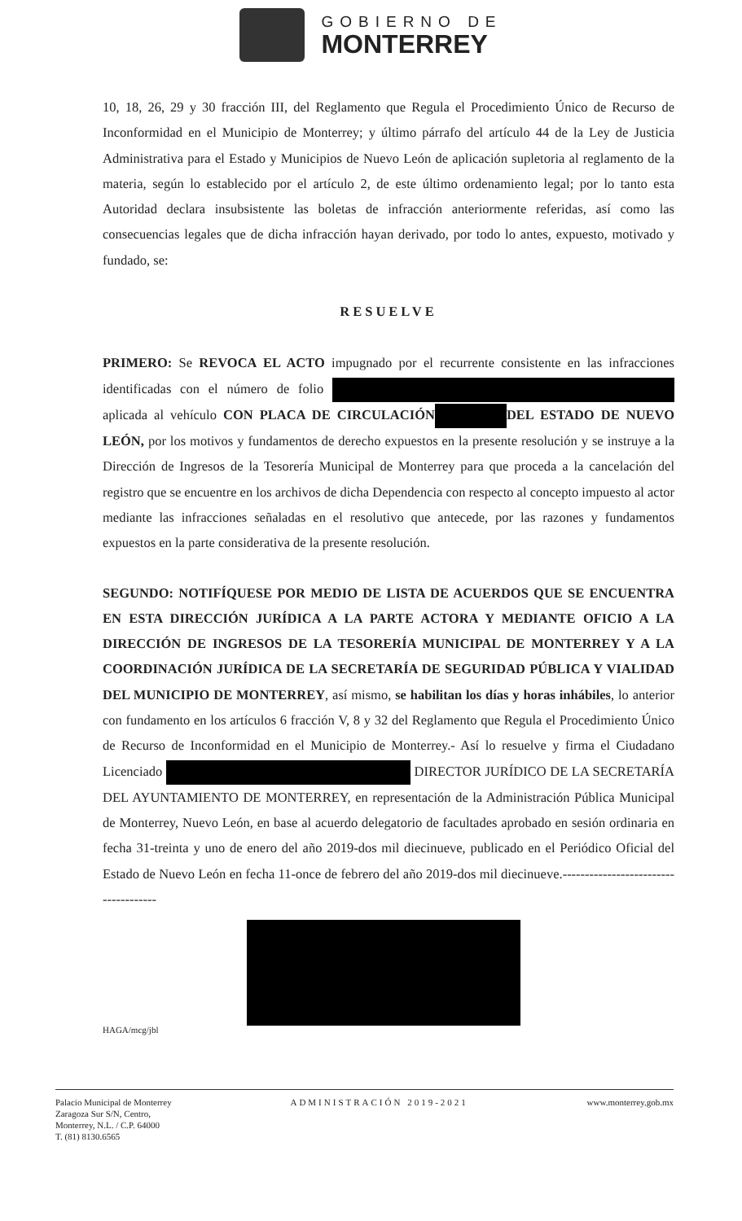GOBIERNO DE
MONTERREY
10, 18, 26, 29 y 30 fracción III, del Reglamento que Regula el Procedimiento Único de Recurso de Inconformidad en el Municipio de Monterrey; y último párrafo del artículo 44 de la Ley de Justicia Administrativa para el Estado y Municipios de Nuevo León de aplicación supletoria al reglamento de la materia, según lo establecido por el artículo 2, de este último ordenamiento legal; por lo tanto esta Autoridad declara insubsistente las boletas de infracción anteriormente referidas, así como las consecuencias legales que de dicha infracción hayan derivado, por todo lo antes, expuesto, motivado y fundado, se:
RESUELVE
PRIMERO: Se REVOCA EL ACTO impugnado por el recurrente consistente en las infracciones identificadas con el número de folio aplicada al vehículo CON PLACA DE CIRCULACIÓN DEL ESTADO DE NUEVO LEÓN, por los motivos y fundamentos de derecho expuestos en la presente resolución y se instruye a la Dirección de Ingresos de la Tesorería Municipal de Monterrey para que proceda a la cancelación del registro que se encuentre en los archivos de dicha Dependencia con respecto al concepto impuesto al actor mediante las infracciones señaladas en el resolutivo que antecede, por las razones y fundamentos expuestos en la parte considerativa de la presente resolución.
SEGUNDO: NOTIFÍQUESE POR MEDIO DE LISTA DE ACUERDOS QUE SE ENCUENTRA EN ESTA DIRECCIÓN JURÍDICA A LA PARTE ACTORA Y MEDIANTE OFICIO A LA DIRECCIÓN DE INGRESOS DE LA TESORERÍA MUNICIPAL DE MONTERREY Y A LA COORDINACIÓN JURÍDICA DE LA SECRETARÍA DE SEGURIDAD PÚBLICA Y VIALIDAD DEL MUNICIPIO DE MONTERREY, así mismo, se habilitan los días y horas inhábiles, lo anterior con fundamento en los artículos 6 fracción V, 8 y 32 del Reglamento que Regula el Procedimiento Único de Recurso de Inconformidad en el Municipio de Monterrey.- Así lo resuelve y firma el Ciudadano Licenciado DIRECTOR JURÍDICO DE LA SECRETARÍA DEL AYUNTAMIENTO DE MONTERREY, en representación de la Administración Pública Municipal de Monterrey, Nuevo León, en base al acuerdo delegatorio de facultades aprobado en sesión ordinaria en fecha 31-treinta y uno de enero del año 2019-dos mil diecinueve, publicado en el Periódico Oficial del Estado de Nuevo León en fecha 11-once de febrero del año 2019-dos mil diecinueve.-------------------------------------
HAGA/mcg/jbl
Palacio Municipal de Monterrey
Zaragoza Sur S/N, Centro,
Monterrey, N.L. / C.P. 64000
T. (81) 8130.6565
ADMINISTRACIÓN 2019-2021 www.monterrey.gob.mx